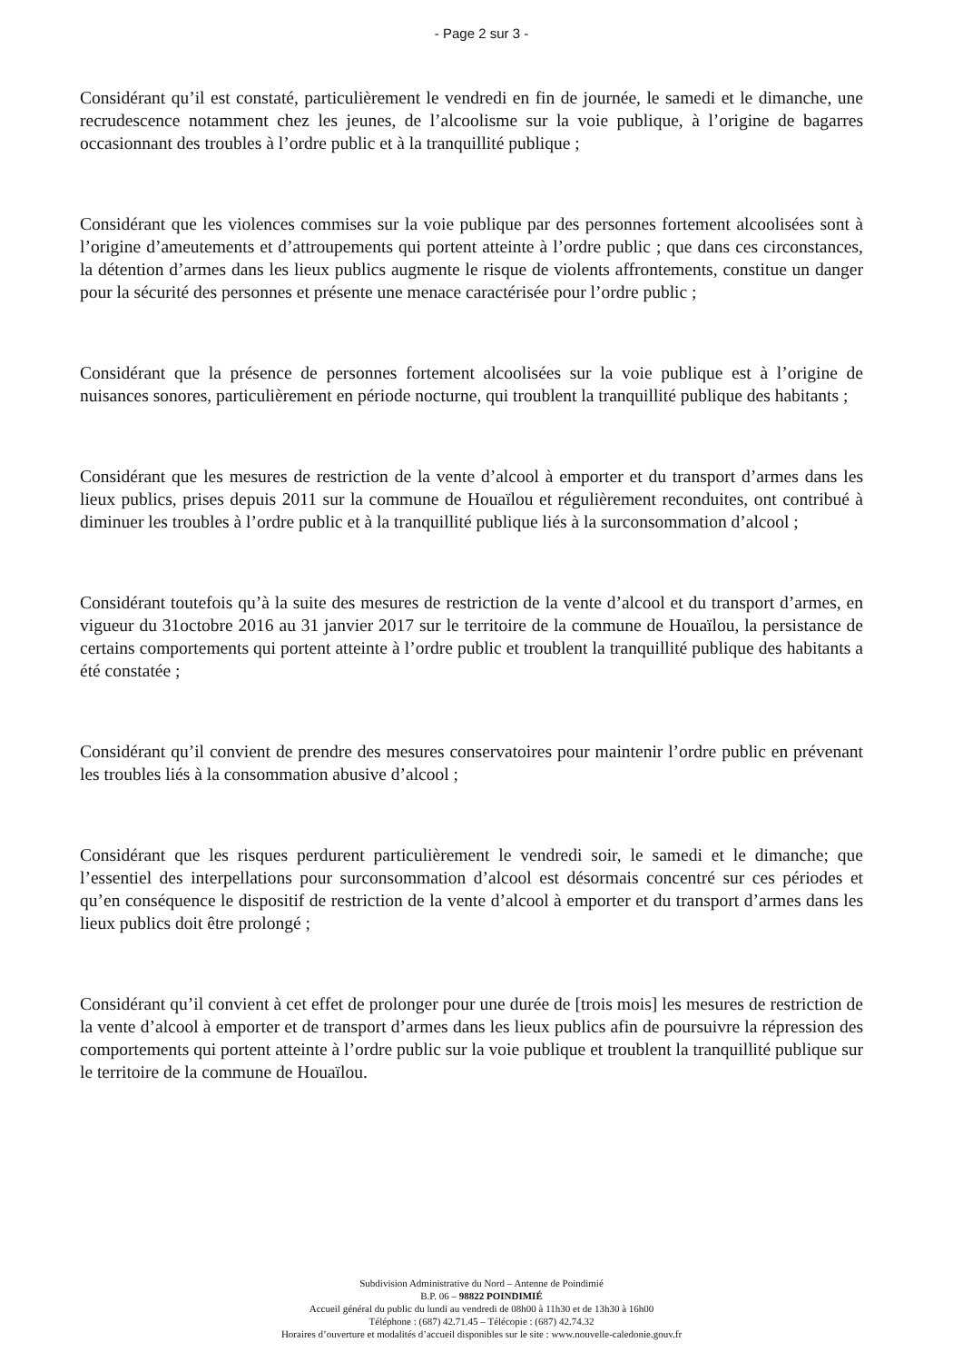- Page 2 sur 3 -
Considérant qu’il est constaté, particulièrement le vendredi en fin de journée, le samedi et le dimanche, une recrudescence notamment chez les jeunes, de l’alcoolisme sur la voie publique, à l’origine de bagarres occasionnant des troubles à l’ordre public et à la tranquillité publique ;
Considérant que les violences commises sur la voie publique par des personnes fortement alcoolisées sont à l’origine d’ameutements et d’attroupements qui portent atteinte à l’ordre public ; que dans ces circonstances, la détention d’armes dans les lieux publics augmente le risque de violents affrontements, constitue un danger pour la sécurité des personnes et présente une menace caractérisée pour l’ordre public ;
Considérant que la présence de personnes fortement alcoolisées sur la voie publique est à l’origine de nuisances sonores, particulièrement en période nocturne, qui troublent la tranquillité publique des habitants ;
Considérant que les mesures de restriction de la vente d’alcool à emporter et du transport d’armes dans les lieux publics, prises depuis 2011 sur la commune de Houaïlou et régulièrement reconduites, ont contribué à diminuer les troubles à l’ordre public et à la tranquillité publique liés à la surconsommation d’alcool ;
Considérant toutefois qu’à la suite des mesures de restriction de la vente d’alcool et du transport d’armes, en vigueur du 31octobre 2016 au 31 janvier 2017 sur le territoire de la commune de Houaïlou, la persistance de certains comportements qui portent atteinte à l’ordre public et troublent la tranquillité publique des habitants a été constatée ;
Considérant qu’il convient de prendre des mesures conservatoires pour maintenir l’ordre public en prévenant les troubles liés à la consommation abusive d’alcool ;
Considérant que les risques perdurent particulièrement le vendredi soir, le samedi et le dimanche; que l’essentiel des interpellations pour surconsommation d’alcool est désormais concentré sur ces périodes et qu’en conséquence le dispositif de restriction de la vente d’alcool à emporter et du transport d’armes dans les lieux publics doit être prolongé ;
Considérant qu’il convient à cet effet de prolonger pour une durée de [trois mois] les mesures de restriction de la vente d’alcool à emporter et de transport d’armes dans les lieux publics afin de poursuivre la répression des comportements qui portent atteinte à l’ordre public sur la voie publique et troublent la tranquillité publique sur le territoire de la commune de Houaïlou.
Subdivision Administrative du Nord – Antenne de Poindimié
B.P. 06 – 98822 POINDIMIÉ
Accueil général du public du lundi au vendredi de 08h00 à 11h30 et de 13h30 à 16h00
Téléphone : (687) 42.71.45 – Télécopie : (687) 42.74.32
Horaires d’ouverture et modalités d’accueil disponibles sur le site : www.nouvelle-caledonie.gouv.fr